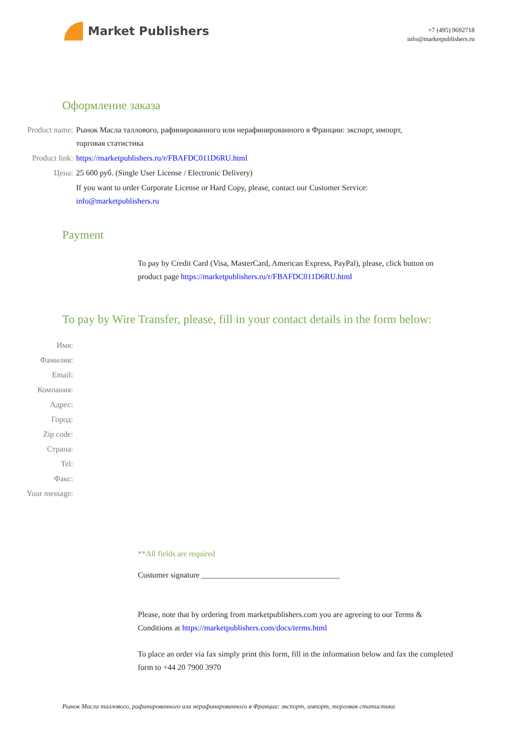Market Publishers
+7 (495) 9692718
info@marketpublishers.ru
Оформление заказа
Product name: Рынок Масла таллового, рафинированного или нерафинированного в Франции: экспорт, импорт, торговая статистика
Product link: https://marketpublishers.ru/r/FBAFDC011D6RU.html
Цена: 25 600 руб. (Single User License / Electronic Delivery)
If you want to order Corporate License or Hard Copy, please, contact our Customer Service:
info@marketpublishers.ru
Payment
To pay by Credit Card (Visa, MasterCard, American Express, PayPal), please, click button on product page https://marketpublishers.ru/r/FBAFDC011D6RU.html
To pay by Wire Transfer, please, fill in your contact details in the form below:
Имя:
Фамилия:
Email:
Компания:
Адрес:
Город:
Zip code:
Страна:
Tel:
Факс:
Your message:
**All fields are required
Custumer signature ___________________________________
Please, note that by ordering from marketpublishers.com you are agreeing to our Terms & Conditions at https://marketpublishers.com/docs/terms.html
To place an order via fax simply print this form, fill in the information below and fax the completed form to +44 20 7900 3970
Рынок Масла таллового, рафинированного или нерафинированного в Франции: экспорт, импорт, торговая статистика